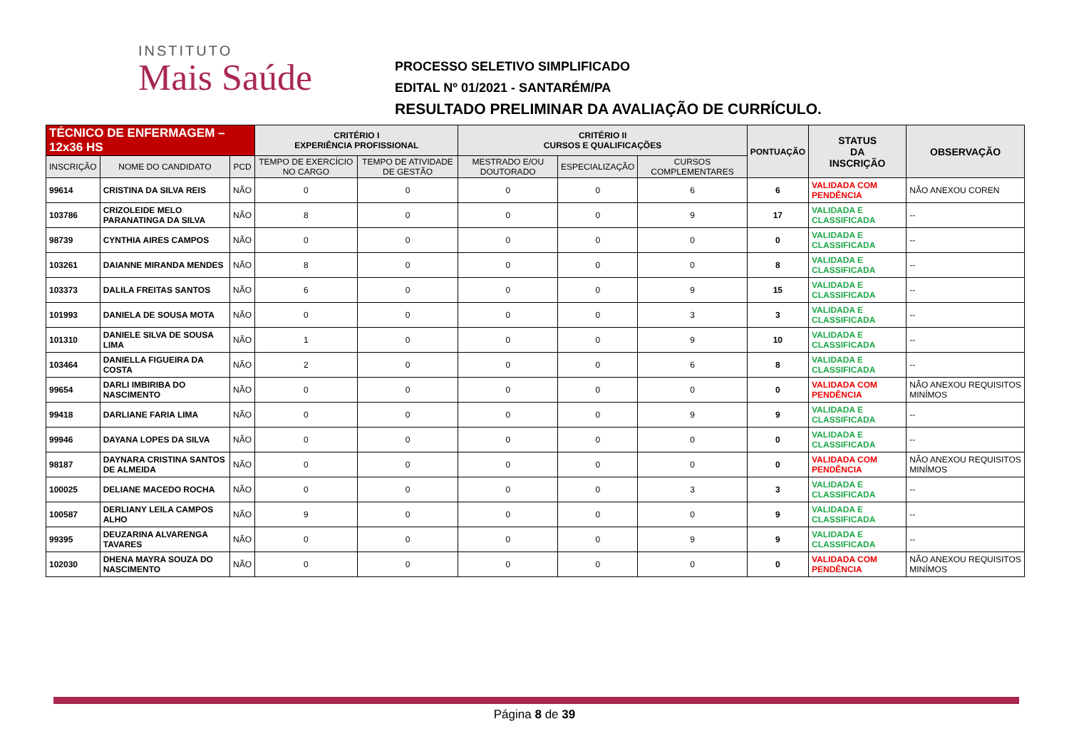INSTITUTO
Mais Saúde
PROCESSO SELETIVO SIMPLIFICADO
EDITAL Nº 01/2021 - SANTARÉM/PA
RESULTADO PRELIMINAR DA AVALIAÇÃO DE CURRÍCULO.
| TÉCNICO DE ENFERMAGEM – 12x36 HS | | | CRITÉRIO I EXPERIÊNCIA PROFISSIONAL | | CRITÉRIO II CURSOS E QUALIFICAÇÕES | | | PONTUAÇÃO | STATUS DA INSCRIÇÃO | OBSERVAÇÃO |
| --- | --- | --- | --- | --- | --- | --- | --- | --- | --- | --- |
| INSCRIÇÃO | NOME DO CANDIDATO | PCD | TEMPO DE EXERCÍCIO NO CARGO | TEMPO DE ATIVIDADE DE GESTÃO | MESTRADO E/OU DOUTORADO | ESPECIALIZAÇÃO | CURSOS COMPLEMENTARES | | | |
| 99614 | CRISTINA DA SILVA REIS | NÃO | 0 | 0 | 0 | 0 | 6 | 6 | VALIDADA COM PENDÊNCIA | NÃO ANEXOU COREN |
| 103786 | CRIZOLEIDE MELO PARANATINGA DA SILVA | NÃO | 8 | 0 | 0 | 0 | 9 | 17 | VALIDADA E CLASSIFICADA | -- |
| 98739 | CYNTHIA AIRES CAMPOS | NÃO | 0 | 0 | 0 | 0 | 0 | 0 | VALIDADA E CLASSIFICADA | -- |
| 103261 | DAIANNE MIRANDA MENDES | NÃO | 8 | 0 | 0 | 0 | 0 | 8 | VALIDADA E CLASSIFICADA | -- |
| 103373 | DALILA FREITAS SANTOS | NÃO | 6 | 0 | 0 | 0 | 9 | 15 | VALIDADA E CLASSIFICADA | -- |
| 101993 | DANIELA DE SOUSA MOTA | NÃO | 0 | 0 | 0 | 0 | 3 | 3 | VALIDADA E CLASSIFICADA | -- |
| 101310 | DANIELE SILVA DE SOUSA LIMA | NÃO | 1 | 0 | 0 | 0 | 9 | 10 | VALIDADA E CLASSIFICADA | -- |
| 103464 | DANIELLA FIGUEIRA DA COSTA | NÃO | 2 | 0 | 0 | 0 | 6 | 8 | VALIDADA E CLASSIFICADA | -- |
| 99654 | DARLI IMBIRIBA DO NASCIMENTO | NÃO | 0 | 0 | 0 | 0 | 0 | 0 | VALIDADA COM PENDÊNCIA | NÃO ANEXOU REQUISITOS MINÍMOS |
| 99418 | DARLIANE FARIA LIMA | NÃO | 0 | 0 | 0 | 0 | 9 | 9 | VALIDADA E CLASSIFICADA | -- |
| 99946 | DAYANA LOPES DA SILVA | NÃO | 0 | 0 | 0 | 0 | 0 | 0 | VALIDADA E CLASSIFICADA | -- |
| 98187 | DAYNARA CRISTINA SANTOS DE ALMEIDA | NÃO | 0 | 0 | 0 | 0 | 0 | 0 | VALIDADA COM PENDÊNCIA | NÃO ANEXOU REQUISITOS MINÍMOS |
| 100025 | DELIANE MACEDO ROCHA | NÃO | 0 | 0 | 0 | 0 | 3 | 3 | VALIDADA E CLASSIFICADA | -- |
| 100587 | DERLIANY LEILA CAMPOS ALHO | NÃO | 9 | 0 | 0 | 0 | 0 | 9 | VALIDADA E CLASSIFICADA | -- |
| 99395 | DEUZARINA ALVARENGA TAVARES | NÃO | 0 | 0 | 0 | 0 | 9 | 9 | VALIDADA E CLASSIFICADA | -- |
| 102030 | DHENA MAYRA SOUZA DO NASCIMENTO | NÃO | 0 | 0 | 0 | 0 | 0 | 0 | VALIDADA COM PENDÊNCIA | NÃO ANEXOU REQUISITOS MINÍMOS |
Página 8 de 39